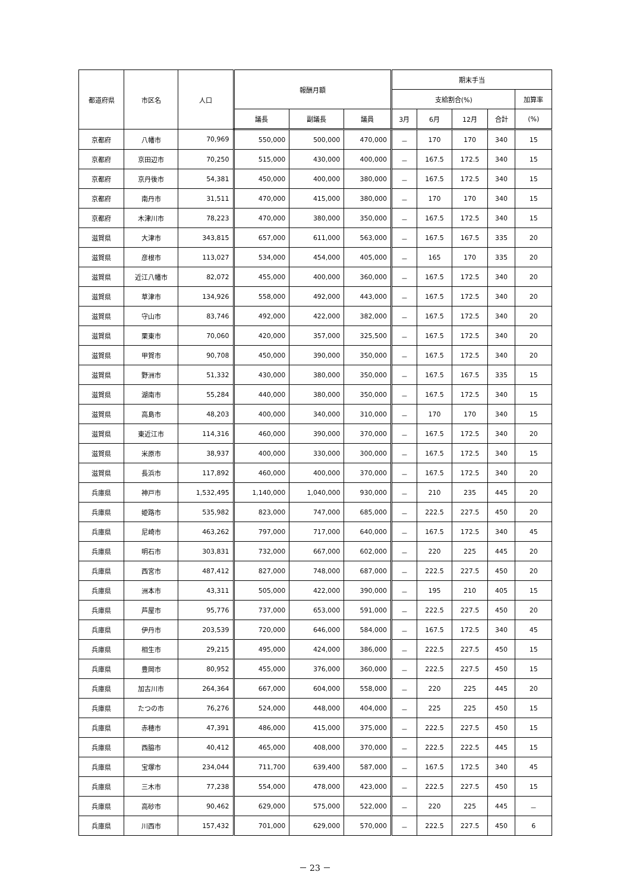| 都道府県 | 市区名 | 人口 | 報酬月額 | | | 期末手当 | | | | |
| --- | --- | --- | --- | --- | --- | --- | --- | --- | --- | --- |
| | | | | | | 支給割合(%) | | | | 加算率 |
| | | | 議長 | 副議長 | 議員 | 3月 | 6月 | 12月 | 合計 | (%) |
| 京都府 | 八幡市 | 70,969 | 550,000 | 500,000 | 470,000 | － | 170 | 170 | 340 | 15 |
| 京都府 | 京田辺市 | 70,250 | 515,000 | 430,000 | 400,000 | － | 167.5 | 172.5 | 340 | 15 |
| 京都府 | 京丹後市 | 54,381 | 450,000 | 400,000 | 380,000 | － | 167.5 | 172.5 | 340 | 15 |
| 京都府 | 南丹市 | 31,511 | 470,000 | 415,000 | 380,000 | － | 170 | 170 | 340 | 15 |
| 京都府 | 木津川市 | 78,223 | 470,000 | 380,000 | 350,000 | － | 167.5 | 172.5 | 340 | 15 |
| 滋賀県 | 大津市 | 343,815 | 657,000 | 611,000 | 563,000 | － | 167.5 | 167.5 | 335 | 20 |
| 滋賀県 | 彦根市 | 113,027 | 534,000 | 454,000 | 405,000 | － | 165 | 170 | 335 | 20 |
| 滋賀県 | 近江八幡市 | 82,072 | 455,000 | 400,000 | 360,000 | － | 167.5 | 172.5 | 340 | 20 |
| 滋賀県 | 草津市 | 134,926 | 558,000 | 492,000 | 443,000 | － | 167.5 | 172.5 | 340 | 20 |
| 滋賀県 | 守山市 | 83,746 | 492,000 | 422,000 | 382,000 | － | 167.5 | 172.5 | 340 | 20 |
| 滋賀県 | 栗東市 | 70,060 | 420,000 | 357,000 | 325,500 | － | 167.5 | 172.5 | 340 | 20 |
| 滋賀県 | 甲賀市 | 90,708 | 450,000 | 390,000 | 350,000 | － | 167.5 | 172.5 | 340 | 20 |
| 滋賀県 | 野洲市 | 51,332 | 430,000 | 380,000 | 350,000 | － | 167.5 | 167.5 | 335 | 15 |
| 滋賀県 | 湖南市 | 55,284 | 440,000 | 380,000 | 350,000 | － | 167.5 | 172.5 | 340 | 15 |
| 滋賀県 | 高島市 | 48,203 | 400,000 | 340,000 | 310,000 | － | 170 | 170 | 340 | 15 |
| 滋賀県 | 東近江市 | 114,316 | 460,000 | 390,000 | 370,000 | － | 167.5 | 172.5 | 340 | 20 |
| 滋賀県 | 米原市 | 38,937 | 400,000 | 330,000 | 300,000 | － | 167.5 | 172.5 | 340 | 15 |
| 滋賀県 | 長浜市 | 117,892 | 460,000 | 400,000 | 370,000 | － | 167.5 | 172.5 | 340 | 20 |
| 兵庫県 | 神戸市 | 1,532,495 | 1,140,000 | 1,040,000 | 930,000 | － | 210 | 235 | 445 | 20 |
| 兵庫県 | 姫路市 | 535,982 | 823,000 | 747,000 | 685,000 | － | 222.5 | 227.5 | 450 | 20 |
| 兵庫県 | 尼崎市 | 463,262 | 797,000 | 717,000 | 640,000 | － | 167.5 | 172.5 | 340 | 45 |
| 兵庫県 | 明石市 | 303,831 | 732,000 | 667,000 | 602,000 | － | 220 | 225 | 445 | 20 |
| 兵庫県 | 西宮市 | 487,412 | 827,000 | 748,000 | 687,000 | － | 222.5 | 227.5 | 450 | 20 |
| 兵庫県 | 洲本市 | 43,311 | 505,000 | 422,000 | 390,000 | － | 195 | 210 | 405 | 15 |
| 兵庫県 | 芦屋市 | 95,776 | 737,000 | 653,000 | 591,000 | － | 222.5 | 227.5 | 450 | 20 |
| 兵庫県 | 伊丹市 | 203,539 | 720,000 | 646,000 | 584,000 | － | 167.5 | 172.5 | 340 | 45 |
| 兵庫県 | 相生市 | 29,215 | 495,000 | 424,000 | 386,000 | － | 222.5 | 227.5 | 450 | 15 |
| 兵庫県 | 豊岡市 | 80,952 | 455,000 | 376,000 | 360,000 | － | 222.5 | 227.5 | 450 | 15 |
| 兵庫県 | 加古川市 | 264,364 | 667,000 | 604,000 | 558,000 | － | 220 | 225 | 445 | 20 |
| 兵庫県 | たつの市 | 76,276 | 524,000 | 448,000 | 404,000 | － | 225 | 225 | 450 | 15 |
| 兵庫県 | 赤穂市 | 47,391 | 486,000 | 415,000 | 375,000 | － | 222.5 | 227.5 | 450 | 15 |
| 兵庫県 | 西脇市 | 40,412 | 465,000 | 408,000 | 370,000 | － | 222.5 | 222.5 | 445 | 15 |
| 兵庫県 | 宝塚市 | 234,044 | 711,700 | 639,400 | 587,000 | － | 167.5 | 172.5 | 340 | 45 |
| 兵庫県 | 三木市 | 77,238 | 554,000 | 478,000 | 423,000 | － | 222.5 | 227.5 | 450 | 15 |
| 兵庫県 | 高砂市 | 90,462 | 629,000 | 575,000 | 522,000 | － | 220 | 225 | 445 | － |
| 兵庫県 | 川西市 | 157,432 | 701,000 | 629,000 | 570,000 | － | 222.5 | 227.5 | 450 | 6 |
－ 23 －